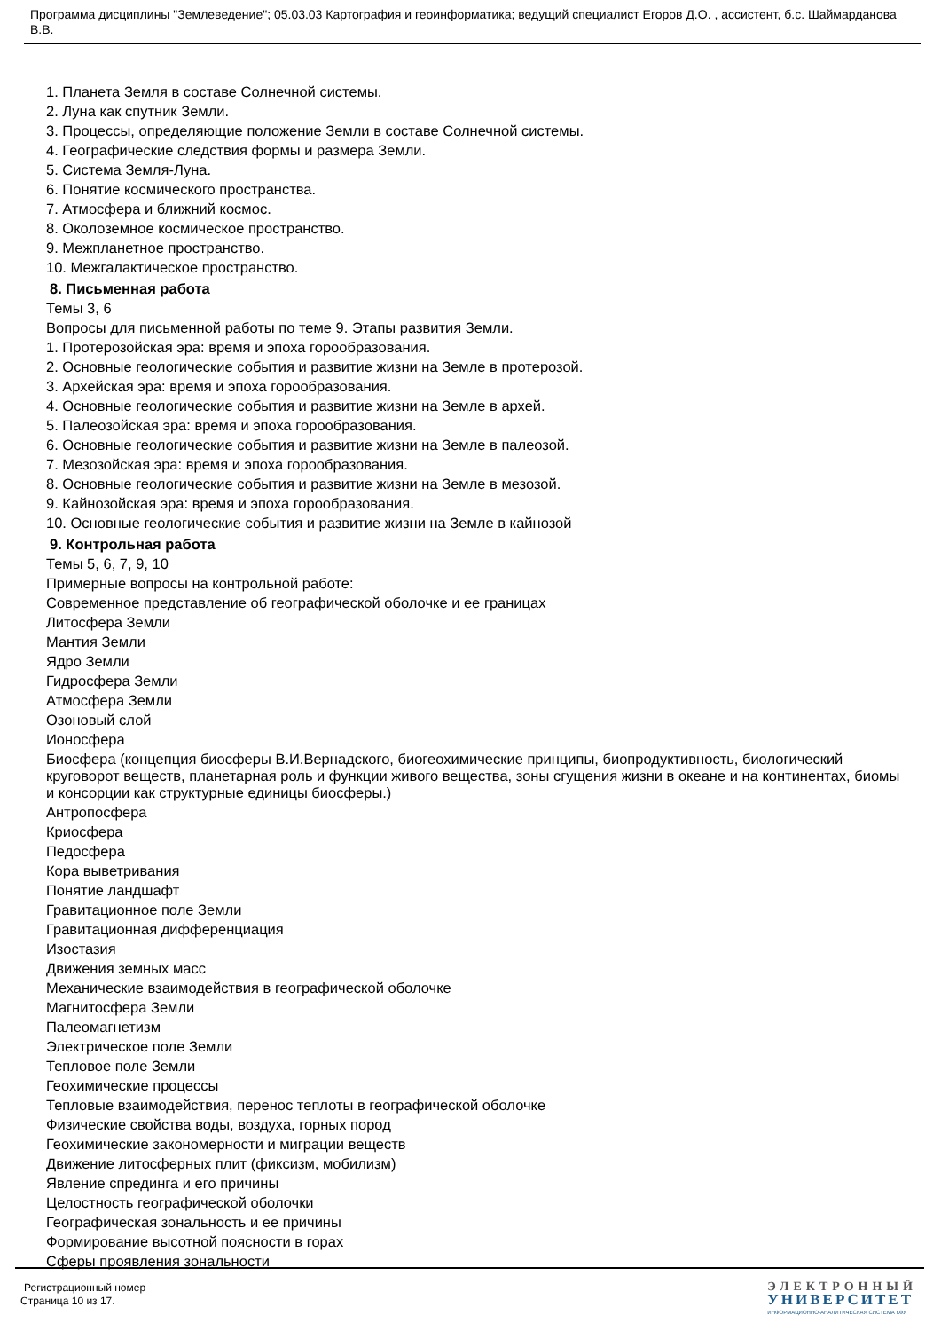Программа дисциплины "Землеведение"; 05.03.03 Картография и геоинформатика; ведущий специалист Егоров Д.О. , ассистент, б.с. Шаймарданова В.В.
1. Планета Земля в составе Солнечной системы.
2. Луна как спутник Земли.
3. Процессы, определяющие положение Земли в составе Солнечной системы.
4. Географические следствия формы и размера Земли.
5. Система Земля-Луна.
6. Понятие космического пространства.
7. Атмосфера и ближний космос.
8. Околоземное космическое пространство.
9. Межпланетное пространство.
10. Межгалактическое пространство.
8. Письменная работа
Темы 3, 6
Вопросы для письменной работы по теме 9. Этапы развития Земли.
1. Протерозойская эра: время и эпоха горообразования.
2. Основные геологические события и развитие жизни на Земле в протерозой.
3. Архейская эра: время и эпоха горообразования.
4. Основные геологические события и развитие жизни на Земле в архей.
5. Палеозойская эра: время и эпоха горообразования.
6. Основные геологические события и развитие жизни на Земле в палеозой.
7. Мезозойская эра: время и эпоха горообразования.
8. Основные геологические события и развитие жизни на Земле в мезозой.
9. Кайнозойская эра: время и эпоха горообразования.
10. Основные геологические события и развитие жизни на Земле в кайнозой
9. Контрольная работа
Темы 5, 6, 7, 9, 10
Примерные вопросы на контрольной работе:
Современное представление об географической оболочке и ее границах
Литосфера Земли
Мантия Земли
Ядро Земли
Гидросфера Земли
Атмосфера Земли
Озоновый слой
Ионосфера
Биосфера (концепция биосферы В.И.Вернадского, биогеохимические принципы, биопродуктивность, биологический круговорот веществ, планетарная роль и функции живого вещества, зоны сгущения жизни в океане и на континентах, биомы и консорции как структурные единицы биосферы.)
Антропосфера
Криосфера
Педосфера
Кора выветривания
Понятие ландшафт
Гравитационное поле Земли
Гравитационная дифференциация
Изостазия
Движения земных масс
Механические взаимодействия в географической оболочке
Магнитосфера Земли
Палеомагнетизм
Электрическое поле Земли
Тепловое поле Земли
Геохимические процессы
Тепловые взаимодействия, перенос теплоты в географической оболочке
Физические свойства воды, воздуха, горных пород
Геохимические закономерности и миграции веществ
Движение литосферных плит (фиксизм, мобилизм)
Явление спрединга и его причины
Целостность географической оболочки
Географическая зональность и ее причины
Формирование высотной поясности в горах
Сферы проявления зональности
Регистрационный номер
Страница 10 из 17.
ЭЛЕКТРОННЫЙ
УНИВЕРСИТЕТ
ИНФОРМАЦИОННО-АНАЛИТИЧЕСКАЯ СИСТЕМА КФУ